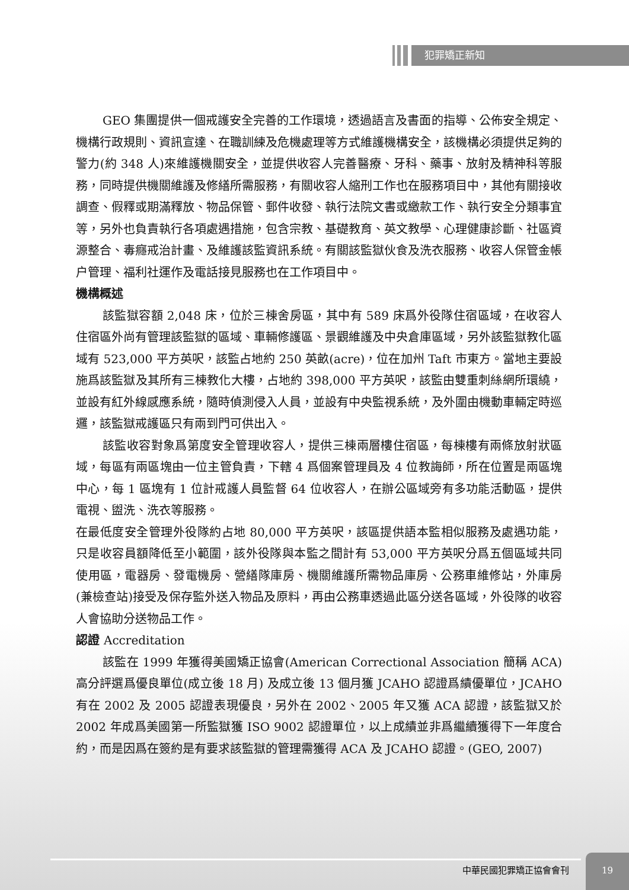犯罪矯正新知
GEO 集團提供一個戒護安全完善的工作環境，透過語言及書面的指導、公佈安全規定、機構行政規則、資訊宣達、在職訓練及危機處理等方式維護機構安全，該機構必須提供足夠的警力(約 348 人)來維護機關安全，並提供收容人完善醫療、牙科、藥事、放射及精神科等服務，同時提供機關維護及修繕所需服務，有關收容人縮刑工作也在服務項目中，其他有關接收調查、假釋或期滿釋放、物品保管、郵件收發、執行法院文書或繳款工作、執行安全分類事宜等，另外也負責執行各項處遇措施，包含宗教、基礎教育、英文教學、心理健康診斷、社區資源整合、毒癮戒治計畫、及維護該監資訊系統。有關該監獄伙食及洗衣服務、收容人保管金帳户管理、福利社運作及電話接見服務也在工作項目中。
機構概述
該監獄容額 2,048 床，位於三棟舍房區，其中有 589 床爲外役隊住宿區域，在收容人住宿區外尚有管理該監獄的區域、車輛修護區、景觀維護及中央倉庫區域，另外該監獄教化區域有 523,000 平方英呎，該監占地約 250 英畝(acre)，位在加州 Taft 市東方。當地主要設施爲該監獄及其所有三棟教化大樓，占地約 398,000 平方英呎，該監由雙重刺絲網所環繞，並設有紅外線感應系統，隨時偵測侵入人員，並設有中央監視系統，及外圍由機動車輛定時巡邏，該監獄戒護區只有兩到門可供出入。
該監收容對象爲第度安全管理收容人，提供三棟兩層樓住宿區，每棟樓有兩條放射狀區域，每區有兩區塊由一位主管負責，下轄 4 爲個案管理員及 4 位教誨師，所在位置是兩區塊中心，每 1 區塊有 1 位計戒護人員監督 64 位收容人，在辦公區域旁有多功能活動區，提供電視、盥洗、洗衣等服務。
在最低度安全管理外役隊約占地 80,000 平方英呎，該區提供語本監相似服務及處遇功能，只是收容員額降低至小範圍，該外役隊與本監之間計有 53,000 平方英呎分爲五個區域共同使用區，電器房、發電機房、營繕隊庫房、機關維護所需物品庫房、公務車維修站，外庫房(兼檢查站)接受及保存監外送入物品及原料，再由公務車透過此區分送各區域，外役隊的收容人會協助分送物品工作。
認證 Accreditation
該監在 1999 年獲得美國矯正協會(American Correctional Association 簡稱 ACA)高分評選爲優良單位(成立後 18 月) 及成立後 13 個月獲 JCAHO 認證爲績優單位，JCAHO 有在 2002 及 2005 認證表現優良，另外在 2002、2005 年又獲 ACA 認證，該監獄又於 2002 年成爲美國第一所監獄獲 ISO 9002 認證單位，以上成績並非爲繼續獲得下一年度合約，而是因爲在簽約是有要求該監獄的管理需獲得 ACA 及 JCAHO 認證。(GEO, 2007)
中華民國犯罪矯正協會會刊
19